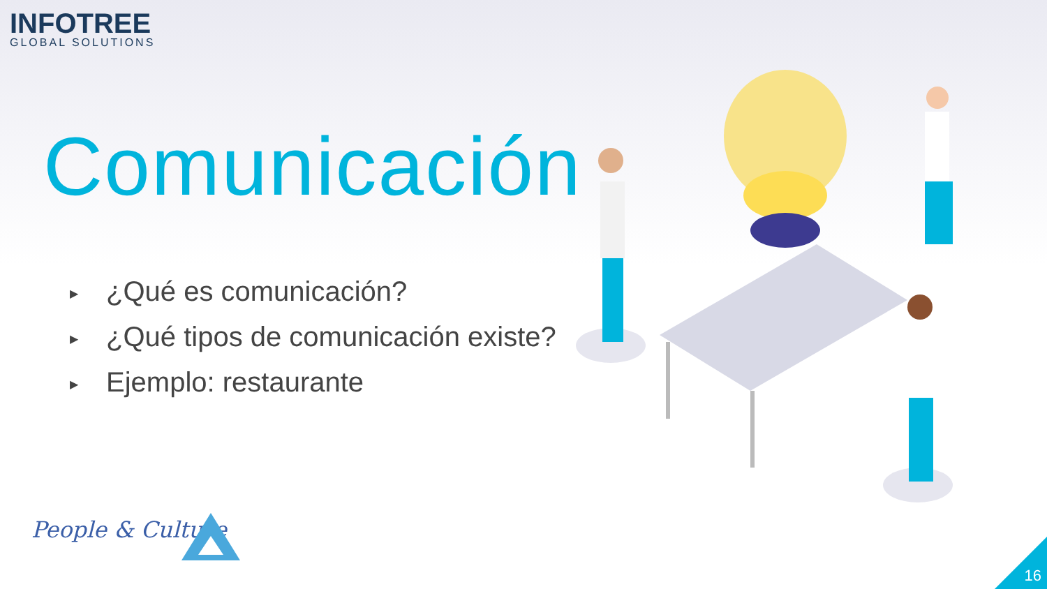INFOTREE
GLOBAL SOLUTIONS
Comunicación
▶ ¿Qué es comunicación?
▶ ¿Qué tipos de comunicación existe?
▶ Ejemplo: restaurante
People & Culture
16